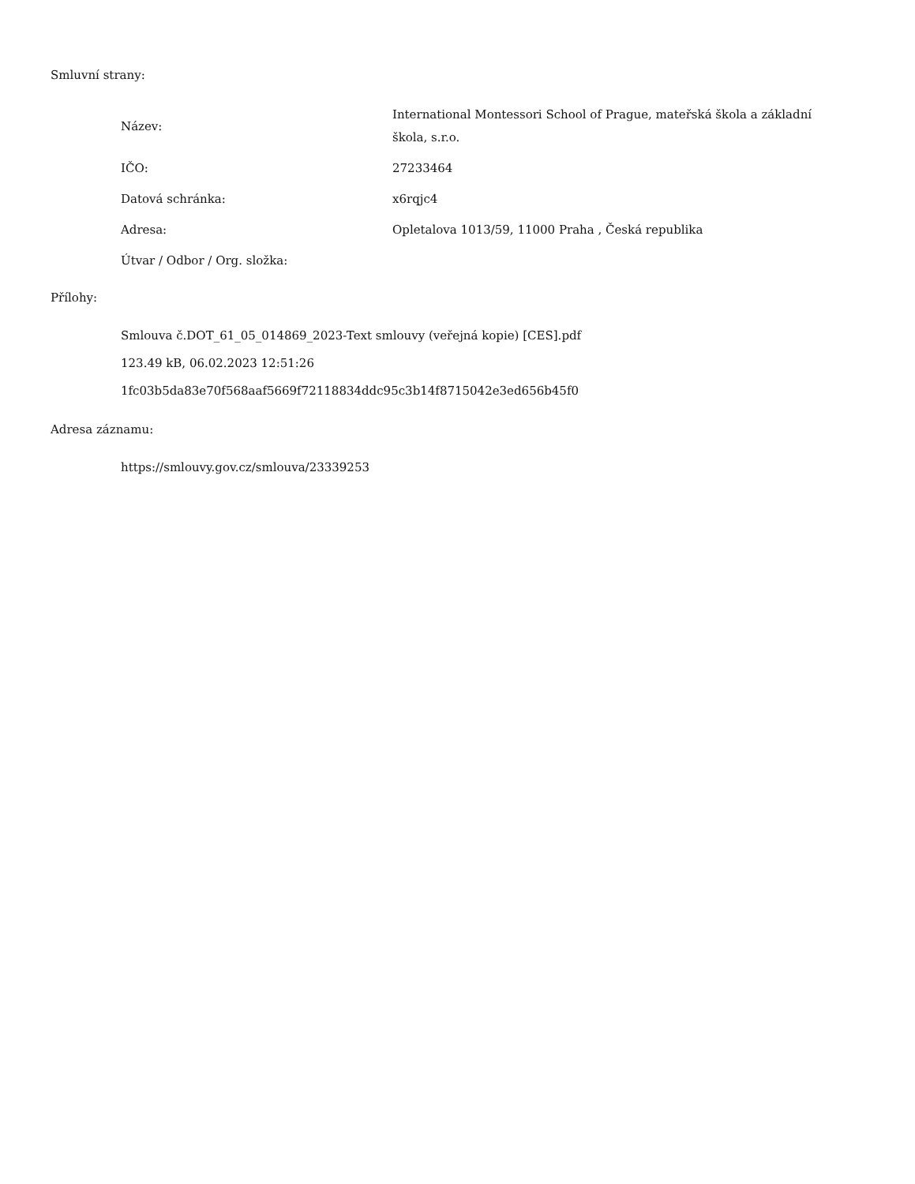Smluvní strany:
| Název: | International Montessori School of Prague, mateřská škola a základní škola, s.r.o. |
| IČO: | 27233464 |
| Datová schránka: | x6rqjc4 |
| Adresa: | Opletalova 1013/59, 11000 Praha , Česká republika |
| Útvar / Odbor / Org. složka: | |
Přílohy:
Smlouva č.DOT_61_05_014869_2023-Text smlouvy (veřejná kopie) [CES].pdf
123.49 kB, 06.02.2023 12:51:26
1fc03b5da83e70f568aaf5669f72118834ddc95c3b14f8715042e3ed656b45f0
Adresa záznamu:
https://smlouvy.gov.cz/smlouva/23339253